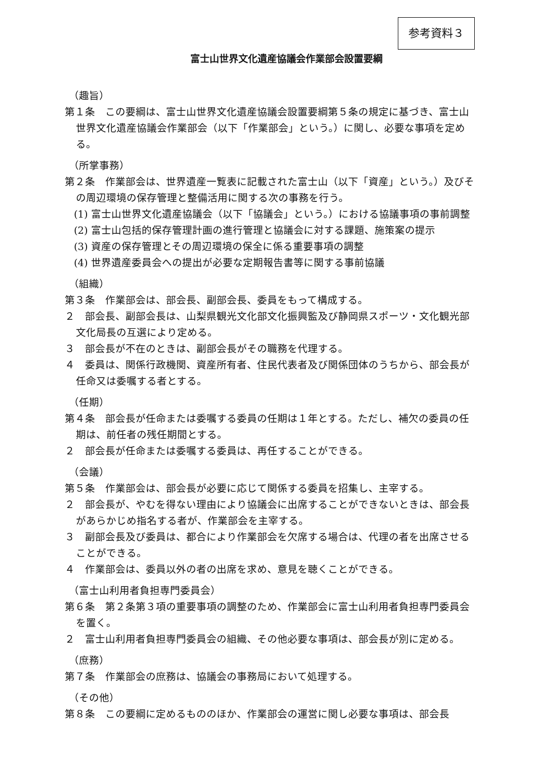参考資料３
富士山世界文化遺産協議会作業部会設置要綱
（趣旨）
第１条　この要綱は、富士山世界文化遺産協議会設置要綱第５条の規定に基づき、富士山世界文化遺産協議会作業部会（以下「作業部会」という。）に関し、必要な事項を定める。
（所掌事務）
第２条　作業部会は、世界遺産一覧表に記載された富士山（以下「資産」という。）及びその周辺環境の保存管理と整備活用に関する次の事務を行う。
(1) 富士山世界文化遺産協議会（以下「協議会」という。）における協議事項の事前調整
(2) 富士山包括的保存管理計画の進行管理と協議会に対する課題、施策案の提示
(3) 資産の保存管理とその周辺環境の保全に係る重要事項の調整
(4) 世界遺産委員会への提出が必要な定期報告書等に関する事前協議
（組織）
第３条　作業部会は、部会長、副部会長、委員をもって構成する。
２　部会長、副部会長は、山梨県観光文化部文化振興監及び静岡県スポーツ・文化観光部文化局長の互選により定める。
３　部会長が不在のときは、副部会長がその職務を代理する。
４　委員は、関係行政機関、資産所有者、住民代表者及び関係団体のうちから、部会長が任命又は委嘱する者とする。
（任期）
第４条　部会長が任命または委嘱する委員の任期は１年とする。ただし、補欠の委員の任期は、前任者の残任期間とする。
２　部会長が任命または委嘱する委員は、再任することができる。
（会議）
第５条　作業部会は、部会長が必要に応じて関係する委員を招集し、主宰する。
２　部会長が、やむを得ない理由により協議会に出席することができないときは、部会長があらかじめ指名する者が、作業部会を主宰する。
３　副部会長及び委員は、都合により作業部会を欠席する場合は、代理の者を出席させることができる。
４　作業部会は、委員以外の者の出席を求め、意見を聴くことができる。
（富士山利用者負担専門委員会）
第６条　第２条第３項の重要事項の調整のため、作業部会に富士山利用者負担専門委員会を置く。
２　富士山利用者負担専門委員会の組織、その他必要な事項は、部会長が別に定める。
（庶務）
第７条　作業部会の庶務は、協議会の事務局において処理する。
（その他）
第８条　この要綱に定めるもののほか、作業部会の運営に関し必要な事項は、部会長